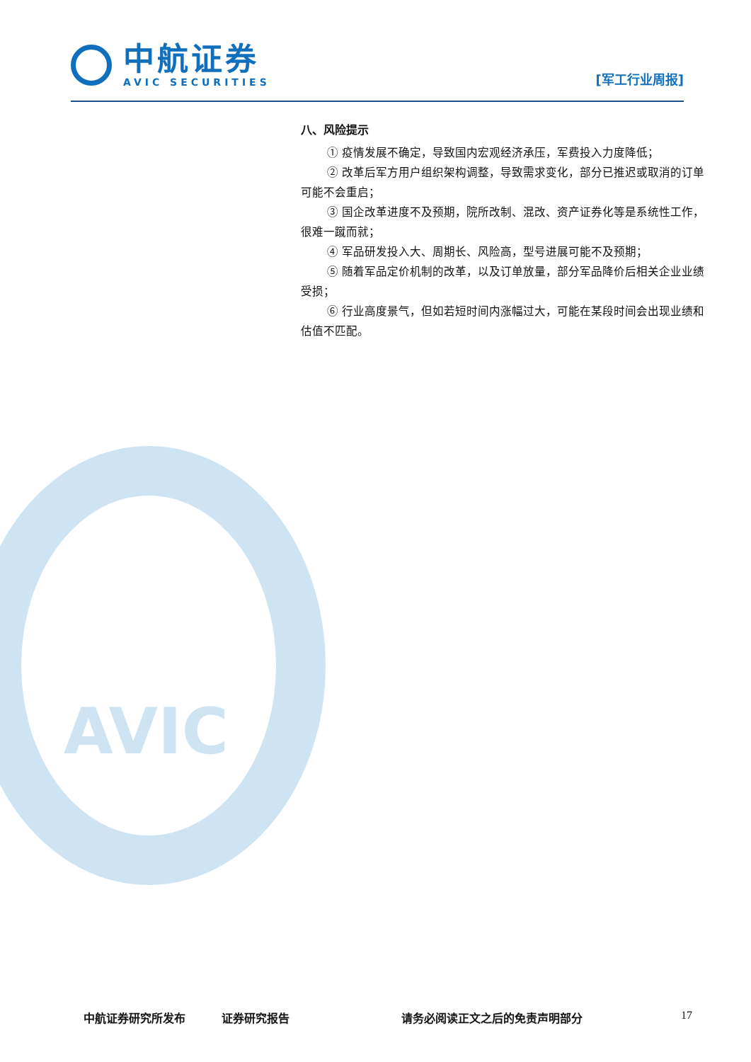中航证券
AVIC SECURITIES
[军工行业周报]
AVIC
八、风险提示
① 疫情发展不确定，导致国内宏观经济承压，军费投入力度降低；
② 改革后军方用户组织架构调整，导致需求变化，部分已推迟或取消的订单可能不会重启；
③ 国企改革进度不及预期，院所改制、混改、资产证券化等是系统性工作，很难一蹴而就；
④ 军品研发投入大、周期长、风险高，型号进展可能不及预期；
⑤ 随着军品定价机制的改革，以及订单放量，部分军品降价后相关企业业绩受损；
⑥ 行业高度景气，但如若短时间内涨幅过大，可能在某段时间会出现业绩和估值不匹配。
中航证券研究所发布 证券研究报告 请务必阅读正文之后的免责声明部分 17